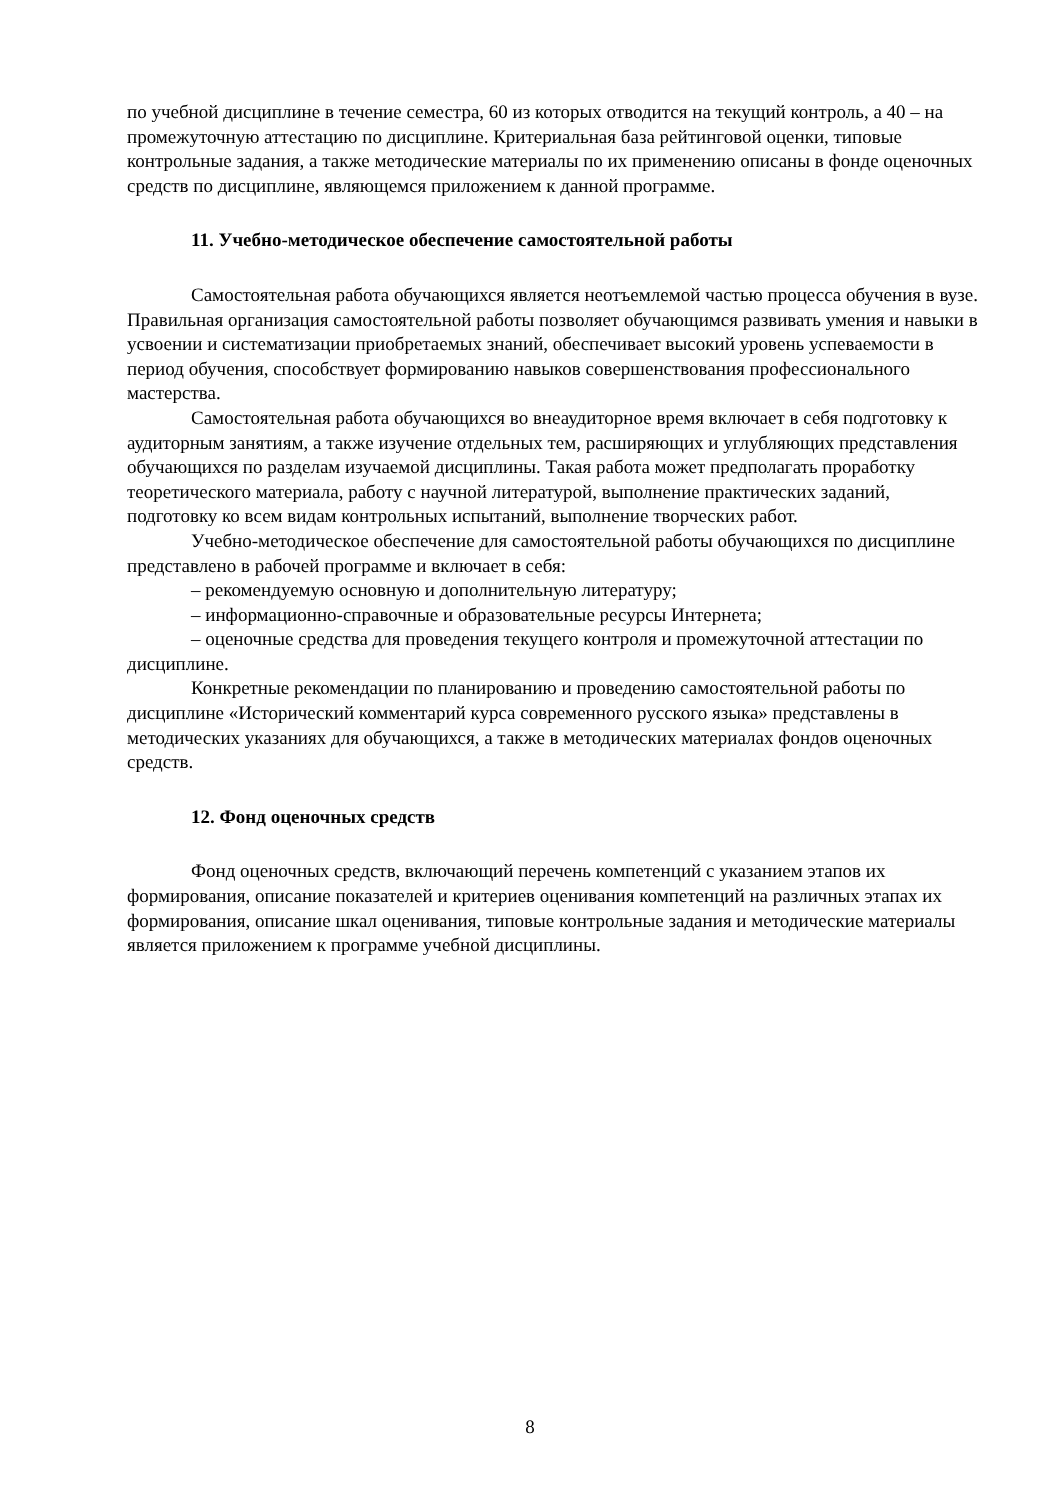по учебной дисциплине в течение семестра, 60 из которых отводится на текущий контроль, а 40 – на промежуточную аттестацию по дисциплине. Критериальная база рейтинговой оценки, типовые контрольные задания, а также методические материалы по их применению описаны в фонде оценочных средств по дисциплине, являющемся приложением к данной программе.
11. Учебно-методическое обеспечение самостоятельной работы
Самостоятельная работа обучающихся является неотъемлемой частью процесса обучения в вузе. Правильная организация самостоятельной работы позволяет обучающимся развивать умения и навыки в усвоении и систематизации приобретаемых знаний, обеспечивает высокий уровень успеваемости в период обучения, способствует формированию навыков совершенствования профессионального мастерства.
Самостоятельная работа обучающихся во внеаудиторное время включает в себя подготовку к аудиторным занятиям, а также изучение отдельных тем, расширяющих и углубляющих представления обучающихся по разделам изучаемой дисциплины. Такая работа может предполагать проработку теоретического материала, работу с научной литературой, выполнение практических заданий, подготовку ко всем видам контрольных испытаний, выполнение творческих работ.
Учебно-методическое обеспечение для самостоятельной работы обучающихся по дисциплине представлено в рабочей программе и включает в себя:
– рекомендуемую основную и дополнительную литературу;
– информационно-справочные и образовательные ресурсы Интернета;
– оценочные средства для проведения текущего контроля и промежуточной аттестации по дисциплине.
Конкретные рекомендации по планированию и проведению самостоятельной работы по дисциплине «Исторический комментарий курса современного русского языка» представлены в методических указаниях для обучающихся, а также в методических материалах фондов оценочных средств.
12. Фонд оценочных средств
Фонд оценочных средств, включающий перечень компетенций с указанием этапов их формирования, описание показателей и критериев оценивания компетенций на различных этапах их формирования, описание шкал оценивания, типовые контрольные задания и методические материалы является приложением к программе учебной дисциплины.
8